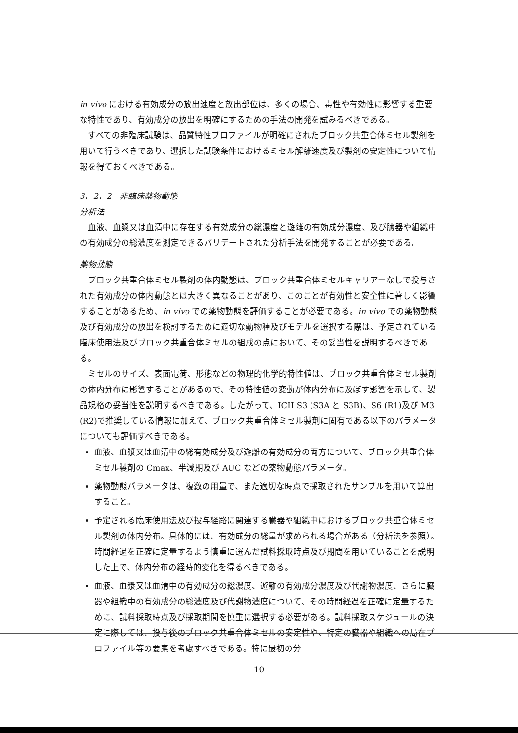in vivo における有効成分の放出速度と放出部位は、多くの場合、毒性や有効性に影響する重要な特性であり、有効成分の放出を明確にするための手法の開発を試みるべきである。
すべての非臨床試験は、品質特性プロファイルが明確にされたブロック共重合体ミセル製剤を用いて行うべきであり、選択した試験条件におけるミセル解離速度及び製剤の安定性について情報を得ておくべきである。
3．2．2　非臨床薬物動態
分析法
血液、血漿又は血清中に存在する有効成分の総濃度と遊離の有効成分濃度、及び臓器や組織中の有効成分の総濃度を測定できるバリデートされた分析手法を開発することが必要である。
薬物動態
ブロック共重合体ミセル製剤の体内動態は、ブロック共重合体ミセルキャリアーなしで投与された有効成分の体内動態とは大きく異なることがあり、このことが有効性と安全性に著しく影響することがあるため、in vivo での薬物動態を評価することが必要である。in vivo での薬物動態及び有効成分の放出を検討するために適切な動物種及びモデルを選択する際は、予定されている臨床使用法及びブロック共重合体ミセルの組成の点において、その妥当性を説明するべきである。
ミセルのサイズ、表面電荷、形態などの物理的化学的特性値は、ブロック共重合体ミセル製剤の体内分布に影響することがあるので、その特性値の変動が体内分布に及ぼす影響を示して、製品規格の妥当性を説明するべきである。したがって、ICH S3 (S3A と S3B)、S6 (R1)及び M3 (R2)で推奨している情報に加えて、ブロック共重合体ミセル製剤に固有である以下のパラメータについても評価すべきである。
血液、血漿又は血清中の総有効成分及び遊離の有効成分の両方について、ブロック共重合体ミセル製剤の Cmax、半減期及び AUC などの薬物動態パラメータ。
薬物動態パラメータは、複数の用量で、また適切な時点で採取されたサンプルを用いて算出すること。
予定される臨床使用法及び投与経路に関連する臓器や組織中におけるブロック共重合体ミセル製剤の体内分布。具体的には、有効成分の総量が求められる場合がある（分析法を参照）。時間経過を正確に定量するよう慎重に選んだ試料採取時点及び期間を用いていることを説明した上で、体内分布の経時的変化を得るべきである。
血液、血漿又は血清中の有効成分の総濃度、遊離の有効成分濃度及び代謝物濃度、さらに臓器や組織中の有効成分の総濃度及び代謝物濃度について、その時間経過を正確に定量するために、試料採取時点及び採取期間を慎重に選択する必要がある。試料採取スケジュールの決定に際しては、投与後のブロック共重合体ミセルの安定性や、特定の臓器や組織への局在プロファイル等の要素を考慮すべきである。特に最初の分
10